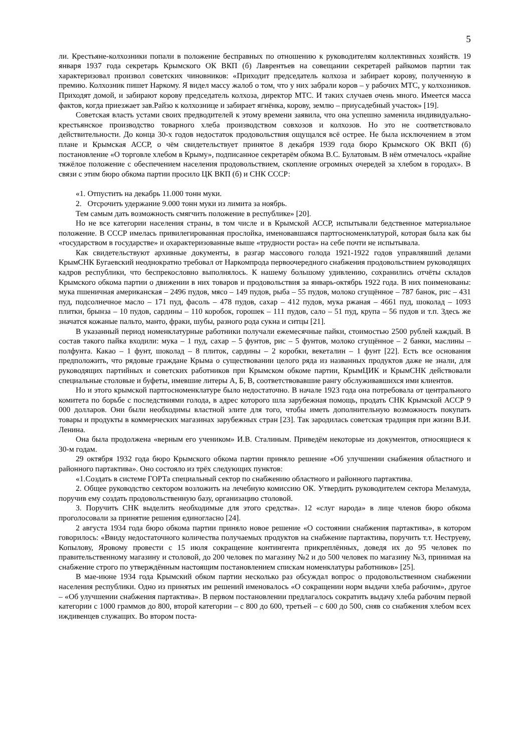5
ли. Крестьяне-колхозники попали в положение бесправных по отношению к руководителям коллективных хозяйств. 19 января 1937 года секретарь Крымского ОК ВКП (б) Лаврентьев на совещании секретарей райкомов партии так характеризовал произвол советских чиновников: «Приходит председатель колхоза и забирает корову, полученную в премию. Колхозник пишет Наркому. Я видел массу жалоб о том, что у них забрали коров – у рабочих МТС, у колхозников. Приходят домой, и забирают корову председатель колхоза, директор МТС. И таких случаев очень много. Имеется масса фактов, когда приезжает зав.Райзо к колхознице и забирает ягнёнка, корову, землю – приусадебный участок» [19].
Советская власть устами своих предводителей к этому времени заявила, что она успешно заменила индивидуально-крестьянское производство товарного хлеба производством совхозов и колхозов. Но это не соответствовало действительности. До конца 30-х годов недостаток продовольствия ощущался всё острее. Не была исключением в этом плане и Крымская АССР, о чём свидетельствует принятое 8 декабря 1939 года бюро Крымского ОК ВКП (б) постановление «О торговле хлебом в Крыму», подписанное секретарём обкома В.С. Булатовым. В нём отмечалось «крайне тяжёлое положение с обеспечением населения продовольствием, скопление огромных очередей за хлебом в городах». В связи с этим бюро обкома партии просило ЦК ВКП (б) и СНК СССР:
«1. Отпустить на декабрь 11.000 тонн муки.
2. Отсрочить удержание 9.000 тонн муки из лимита за ноябрь.
Тем самым дать возможность смягчить положение в республике» [20].
Но не все категории населения страны, в том числе и в Крымской АССР, испытывали бедственное материальное положение. В СССР имелась привилегированная прослойка, именовавшаяся партгосноменклатурой, которая была как бы «государством в государстве» и охарактеризованные выше «трудности роста» на себе почти не испытывала.
Как свидетельствуют архивные документы, в разгар массового голода 1921-1922 годов управлявший делами КрымСНК Бугаевский неоднократно требовал от Наркомпрода первоочередного снабжения продовольствием руководящих кадров республики, что беспрекословно выполнялось. К нашему большому удивлению, сохранились отчёты складов Крымского обкома партии о движении в них товаров и продовольствия за январь-октябрь 1922 года. В них поименованы: мука пшеничная американская – 2496 пудов, мясо – 149 пудов, рыба – 55 пудов, молоко сгущённое – 787 банок, рис – 431 пуд, подсолнечное масло – 171 пуд, фасоль – 478 пудов, сахар – 412 пудов, мука ржаная – 4661 пуд, шоколад – 1093 плитки, брынза – 10 пудов, сардины – 110 коробок, горошек – 111 пудов, сало – 51 пуд, крупа – 56 пудов и т.п. Здесь же значатся кожаные пальто, манто, фраки, шубы, разного рода сукна и ситцы [21].
В указанный период номенклатурные работники получали ежемесячные пайки, стоимостью 2500 рублей каждый. В состав такого пайка входили: мука – 1 пуд, сахар – 5 фунтов, рис – 5 фунтов, молоко сгущённое – 2 банки, маслины – полфунта. Какао – 1 фунт, шоколад – 8 плиток, сардины – 2 коробки, векеталин – 1 фунт [22]. Есть все основания предположить, что рядовые граждане Крыма о существовании целого ряда из названных продуктов даже не знали, для руководящих партийных и советских работников при Крымском обкоме партии, КрымЦИК и КрымСНК действовали специальные столовые и буфеты, имевшие литеры А, Б, В, соответствовавшие рангу обслуживавшихся ими клиентов.
Но и этого крымской партгосноменклатуре было недостаточно. В начале 1923 года она потребовала от центрального комитета по борьбе с последствиями голода, в адрес которого шла зарубежная помощь, продать СНК Крымской АССР 9 000 долларов. Они были необходимы властной элите для того, чтобы иметь дополнительную возможность покупать товары и продукты в коммерческих магазинах зарубежных стран [23]. Так зародилась советская традиция при жизни В.И. Ленина.
Она была продолжена «верным его учеником» И.В. Сталиным. Приведём некоторые из документов, относящиеся к 30-м годам.
29 октября 1932 года бюро Крымского обкома партии приняло решение «Об улучшении снабжения областного и районного партактива». Оно состояло из трёх следующих пунктов:
«1.Создать в системе ГОРТа специальный сектор по снабжению областного и районного партактива.
2. Общее руководство сектором возложить на лечебную комиссию ОК. Утвердить руководителем сектора Меламуда, поручив ему создать продовольственную базу, организацию столовой.
3. Поручить СНК выделить необходимые для этого средства». 12 «слуг народа» в лице членов бюро обкома проголосовали за принятие решения единогласно [24].
2 августа 1934 года бюро обкома партии приняло новое решение «О состоянии снабжения партактива», в котором говорилось: «Ввиду недостаточного количества получаемых продуктов на снабжение партактива, поручить т.т. Неструеву, Копылову, Яровому провести с 15 июля сокращение контингента прикреплённых, доведя их до 95 человек по правительственному магазину и столовой, до 200 человек по магазину №2 и до 500 человек по магазину №3, принимая на снабжение строго по утверждённым настоящим постановлением спискам номенклатуры работников» [25].
В мае-июне 1934 года Крымский обком партии несколько раз обсуждал вопрос о продовольственном снабжении населения республики. Одно из принятых им решений именовалось «О сокращении норм выдачи хлеба рабочим», другое – «Об улучшении снабжения партактива». В первом постановлении предлагалось сократить выдачу хлеба рабочим первой категории с 1000 граммов до 800, второй категории – с 800 до 600, третьей – с 600 до 500, сняв со снабжения хлебом всех иждивенцев служащих. Во втором поста-